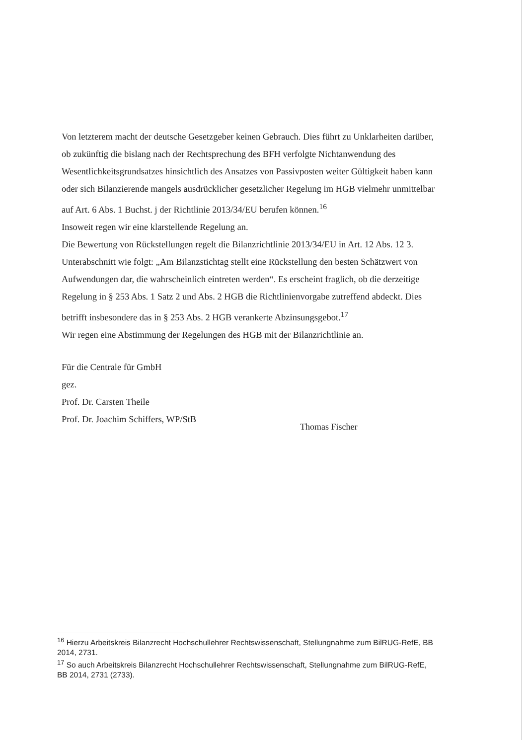Von letzterem macht der deutsche Gesetzgeber keinen Gebrauch. Dies führt zu Unklarheiten darüber, ob zukünftig die bislang nach der Rechtsprechung des BFH verfolgte Nichtanwendung des Wesentlichkeitsgrundsatzes hinsichtlich des Ansatzes von Passivposten weiter Gültigkeit haben kann oder sich Bilanzierende mangels ausdrücklicher gesetzlicher Regelung im HGB vielmehr unmittelbar auf Art. 6 Abs. 1 Buchst. j der Richtlinie 2013/34/EU berufen können.<sup>16</sup>
Insoweit regen wir eine klarstellende Regelung an.
Die Bewertung von Rückstellungen regelt die Bilanzrichtlinie 2013/34/EU in Art. 12 Abs. 12 3. Unterabschnitt wie folgt: „Am Bilanzstichtag stellt eine Rückstellung den besten Schätzwert von Aufwendungen dar, die wahrscheinlich eintreten werden“. Es erscheint fraglich, ob die derzeitige Regelung in § 253 Abs. 1 Satz 2 und Abs. 2 HGB die Richtlinienvorgabe zutreffend abdeckt. Dies betrifft insbesondere das in § 253 Abs. 2 HGB verankerte Abzinsungsgebot.<sup>17</sup>
Wir regen eine Abstimmung der Regelungen des HGB mit der Bilanzrichtlinie an.
Für die Centrale für GmbH
gez.
Prof. Dr. Carsten Theile
Prof. Dr. Joachim Schiffers, WP/StB
Thomas Fischer
<sup>16</sup> Hierzu Arbeitskreis Bilanzrecht Hochschullehrer Rechtswissenschaft, Stellungnahme zum BilRUG-RefE, BB 2014, 2731.
<sup>17</sup> So auch Arbeitskreis Bilanzrecht Hochschullehrer Rechtswissenschaft, Stellungnahme zum BilRUG-RefE, BB 2014, 2731 (2733).